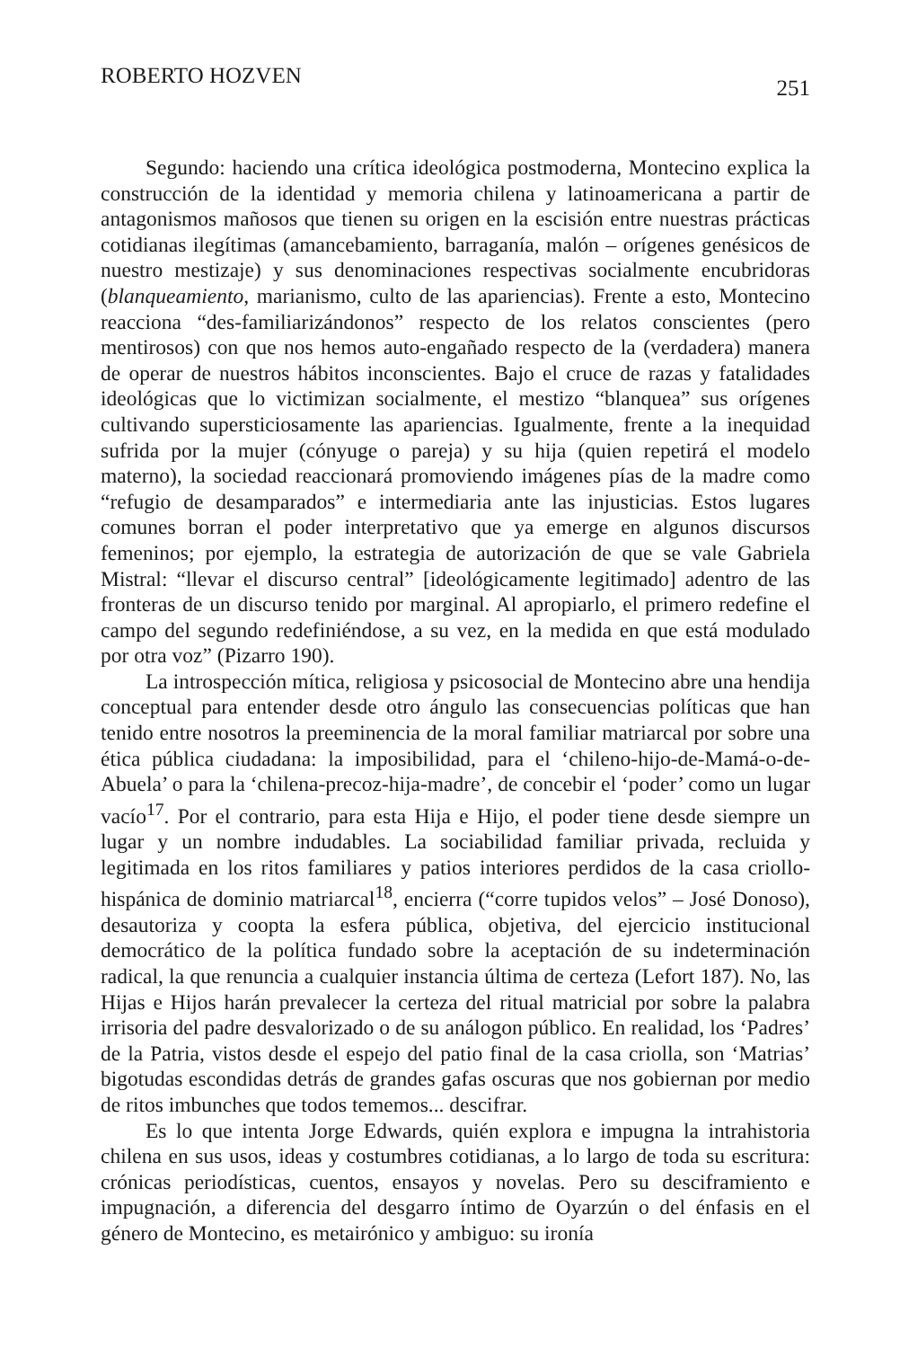ROBERTO HOZVEN 251
Segundo: haciendo una crítica ideológica postmoderna, Montecino explica la construcción de la identidad y memoria chilena y latinoamericana a partir de antagonismos mañosos que tienen su origen en la escisión entre nuestras prácticas cotidianas ilegítimas (amancebamiento, barraganía, malón – orígenes genésicos de nuestro mestizaje) y sus denominaciones respectivas socialmente encubridoras (blanqueamiento, marianismo, culto de las apariencias). Frente a esto, Montecino reacciona “des-familiarizándonos” respecto de los relatos conscientes (pero mentirosos) con que nos hemos auto-engañado respecto de la (verdadera) manera de operar de nuestros hábitos inconscientes. Bajo el cruce de razas y fatalidades ideológicas que lo victimizan socialmente, el mestizo “blanquea” sus orígenes cultivando supersticiosamente las apariencias. Igualmente, frente a la inequidad sufrida por la mujer (cónyuge o pareja) y su hija (quien repetirá el modelo materno), la sociedad reaccionará promoviendo imágenes pías de la madre como “refugio de desamparados” e intermediaria ante las injusticias. Estos lugares comunes borran el poder interpretativo que ya emerge en algunos discursos femeninos; por ejemplo, la estrategia de autorización de que se vale Gabriela Mistral: “llevar el discurso central” [ideológicamente legitimado] adentro de las fronteras de un discurso tenido por marginal. Al apropiarlo, el primero redefine el campo del segundo redefiniéndose, a su vez, en la medida en que está modulado por otra voz” (Pizarro 190).
La introspección mítica, religiosa y psicosocial de Montecino abre una hendija conceptual para entender desde otro ángulo las consecuencias políticas que han tenido entre nosotros la preeminencia de la moral familiar matriarcal por sobre una ética pública ciudadana: la imposibilidad, para el ‘chileno-hijo-de-Mamá-o-de-Abuela’ o para la ‘chilena-precoz-hija-madre’, de concebir el ‘poder’ como un lugar vacío<sup>17</sup>. Por el contrario, para esta Hija e Hijo, el poder tiene desde siempre un lugar y un nombre indudables. La sociabilidad familiar privada, recluida y legitimada en los ritos familiares y patios interiores perdidos de la casa criollo-hispánica de dominio matriarcal<sup>18</sup>, encierra (“corre tupidos velos” – José Donoso), desautoriza y coopta la esfera pública, objetiva, del ejercicio institucional democrático de la política fundado sobre la aceptación de su indeterminación radical, la que renuncia a cualquier instancia última de certeza (Lefort 187). No, las Hijas e Hijos harán prevalecer la certeza del ritual matricial por sobre la palabra irrisoria del padre desvalorizado o de su análogon público. En realidad, los ‘Padres’ de la Patria, vistos desde el espejo del patio final de la casa criolla, son ‘Matrias’ bigotudas escondidas detrás de grandes gafas oscuras que nos gobiernan por medio de ritos imbunches que todos tememos... descifrar.
Es lo que intenta Jorge Edwards, quién explora e impugna la intrahistoria chilena en sus usos, ideas y costumbres cotidianas, a lo largo de toda su escritura: crónicas periodísticas, cuentos, ensayos y novelas. Pero su desciframiento e impugnación, a diferencia del desgarro íntimo de Oyarzún o del énfasis en el género de Montecino, es metairónico y ambiguo: su ironía